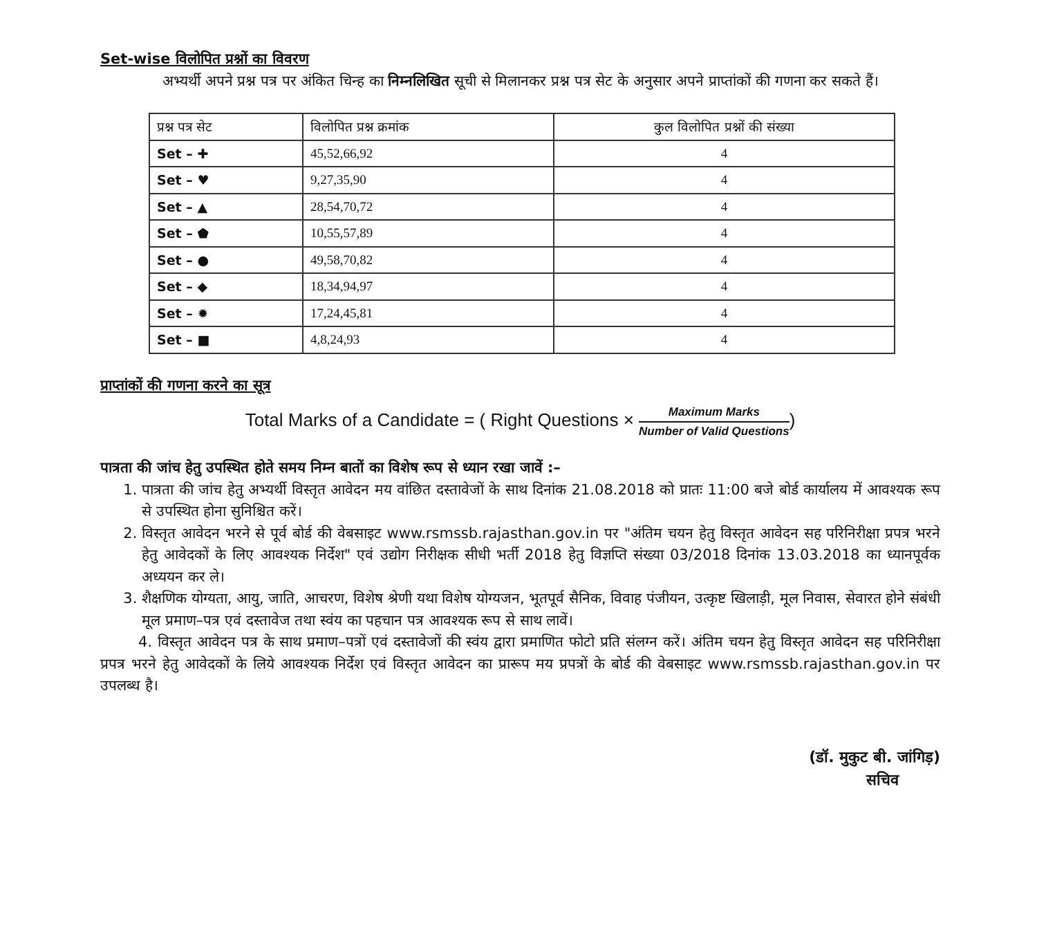Set-wise विलोपित प्रश्नों का विवरण
अभ्यर्थी अपने प्रश्न पत्र पर अंकित चिन्ह का निम्नलिखित सूची से मिलानकर प्रश्न पत्र सेट के अनुसार अपने प्राप्तांकों की गणना कर सकते हैं।
| प्रश्न पत्र सेट | विलोपित प्रश्न क्रमांक | कुल विलोपित प्रश्नों की संख्या |
| --- | --- | --- |
| Set – ✚ | 45,52,66,92 | 4 |
| Set – ♥ | 9,27,35,90 | 4 |
| Set – ▲ | 28,54,70,72 | 4 |
| Set – ⬟ | 10,55,57,89 | 4 |
| Set – ● | 49,58,70,82 | 4 |
| Set – ◆ | 18,34,94,97 | 4 |
| Set – ✹ | 17,24,45,81 | 4 |
| Set – ■ | 4,8,24,93 | 4 |
प्राप्तांकों की गणना करने का सूत्र
Total Marks of a Candidate = ( Right Questions × Maximum Marks Number of Valid Questions)
पात्रता की जांच हेतु उपस्थित होते समय निम्न बातों का विशेष रूप से ध्यान रखा जावें :–
1. पात्रता की जांच हेतु अभ्यर्थी विस्तृत आवेदन मय वांछित दस्तावेजों के साथ दिनांक 21.08.2018 को प्रातः 11:00 बजे बोर्ड कार्यालय में आवश्यक रूप से उपस्थित होना सुनिश्चित करें।
2. विस्तृत आवेदन भरने से पूर्व बोर्ड की वेबसाइट www.rsmssb.rajasthan.gov.in पर "अंतिम चयन हेतु विस्तृत आवेदन सह परिनिरीक्षा प्रपत्र भरने हेतु आवेदकों के लिए आवश्यक निर्देश" एवं उद्योग निरीक्षक सीधी भर्ती 2018 हेतु विज्ञप्ति संख्या 03/2018 दिनांक 13.03.2018 का ध्यानपूर्वक अध्ययन कर ले।
3. शैक्षणिक योग्यता, आयु, जाति, आचरण, विशेष श्रेणी यथा विशेष योग्यजन, भूतपूर्व सैनिक, विवाह पंजीयन, उत्कृष्ट खिलाड़ी, मूल निवास, सेवारत होने संबंधी मूल प्रमाण–पत्र एवं दस्तावेज तथा स्वंय का पहचान पत्र आवश्यक रूप से साथ लावें।
4. विस्तृत आवेदन पत्र के साथ प्रमाण–पत्रों एवं दस्तावेजों की स्वंय द्वारा प्रमाणित फोटो प्रति संलग्न करें। अंतिम चयन हेतु विस्तृत आवेदन सह परिनिरीक्षा प्रपत्र भरने हेतु आवेदकों के लिये आवश्यक निर्देश एवं विस्तृत आवेदन का प्रारूप मय प्रपत्रों के बोर्ड की वेबसाइट www.rsmssb.rajasthan.gov.in पर उपलब्ध है।
(डॉ. मुकुट बी. जांगिड़)
सचिव